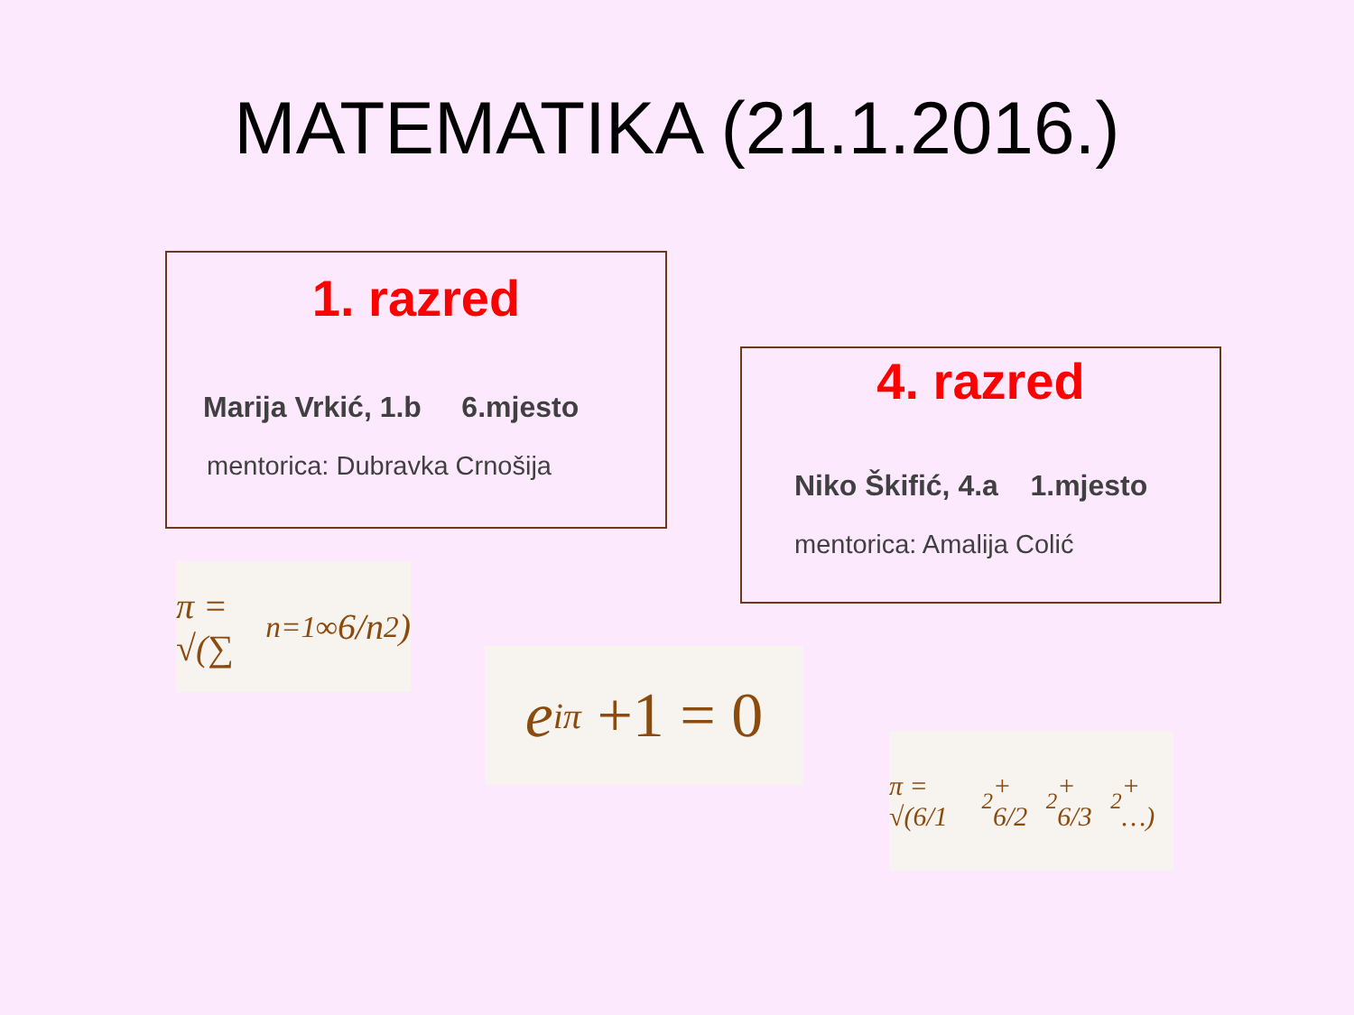MATEMATIKA (21.1.2016.)
1. razred
Marija Vrkić, 1.b 6.mjesto
mentorica: Dubravka Crnošija
4. razred
Niko Škifić, 4.a 1.mjesto
mentorica: Amalija Colić
π = √(∑<sub>n=1</sub><sup>∞</sup> 6/n<sup>2</sup>)
e<sup>iπ</sup> +1 = 0
π = √(6/1<sup>2</sup> + 6/2<sup>2</sup> + 6/3<sup>2</sup> + …)